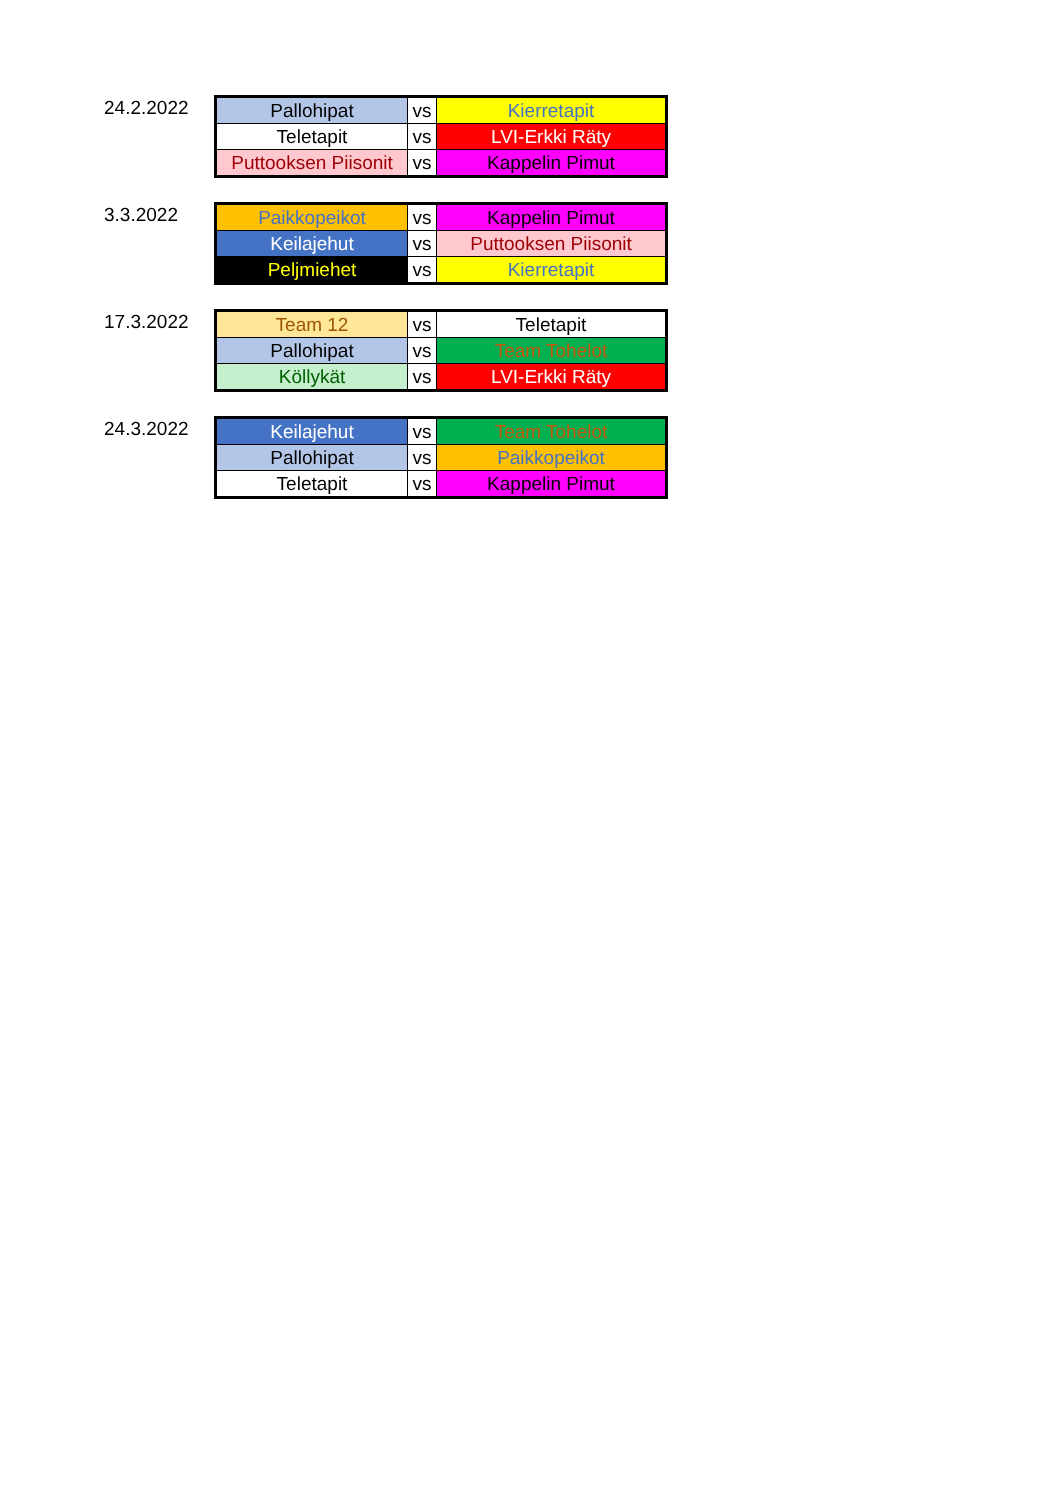24.2.2022
| Pallohipat | vs | Kierretapit |
| Teletapit | vs | LVI-Erkki Räty |
| Puttooksen Piisonit | vs | Kappelin Pimut |
3.3.2022
| Paikkopeikot | vs | Kappelin Pimut |
| Keilajehut | vs | Puttooksen Piisonit |
| Peljmiehet | vs | Kierretapit |
17.3.2022
| Team 12 | vs | Teletapit |
| Pallohipat | vs | Team Tohelot |
| Köllykät | vs | LVI-Erkki Räty |
24.3.2022
| Keilajehut | vs | Team Tohelot |
| Pallohipat | vs | Paikkopeikot |
| Teletapit | vs | Kappelin Pimut |